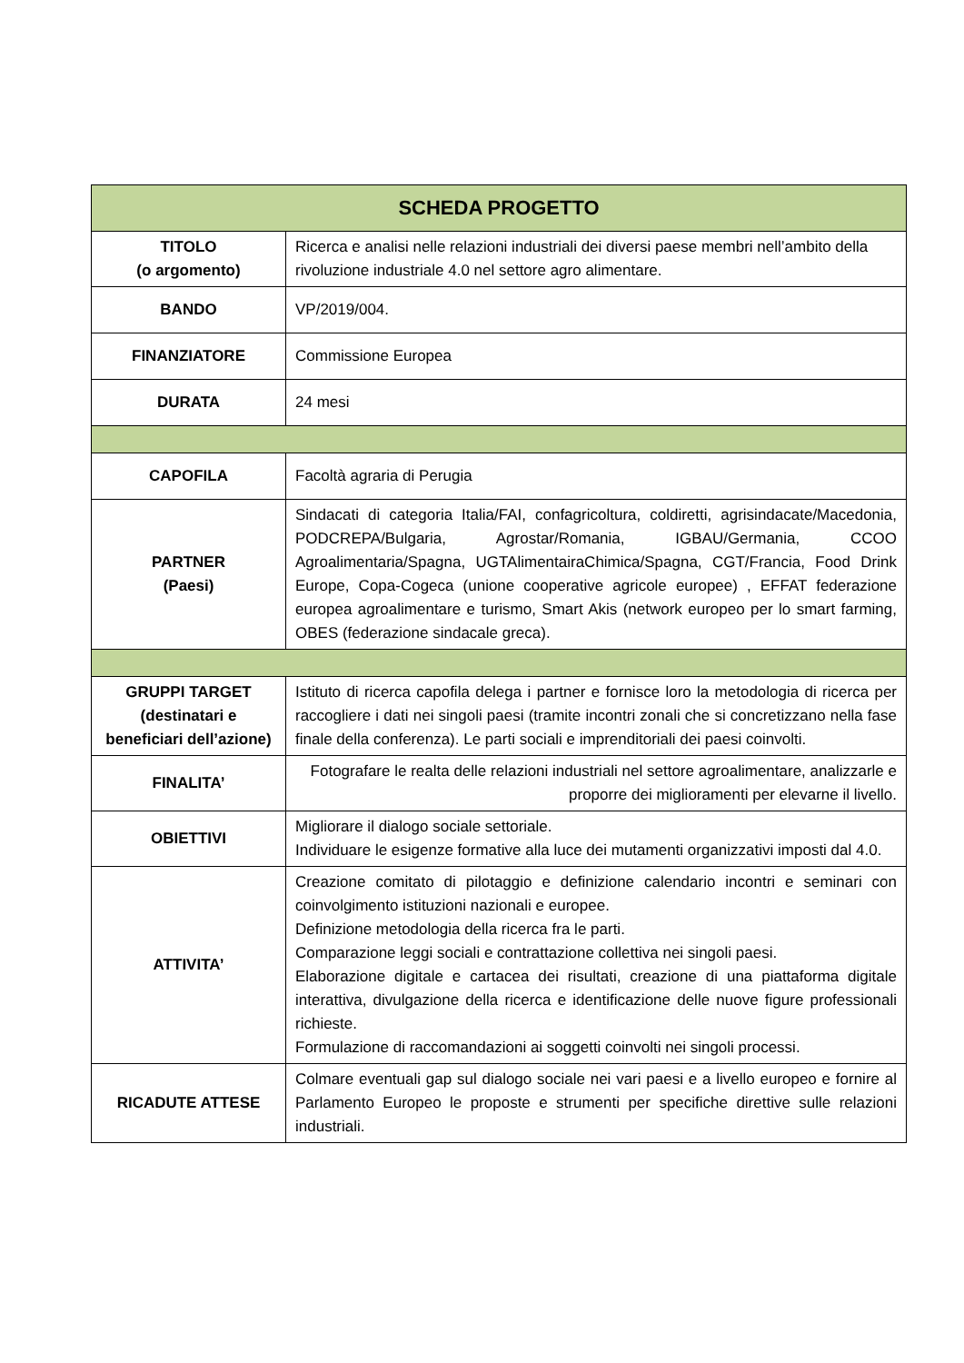| SCHEDA PROGETTO | |
| --- | --- |
| TITOLO (o argomento) | Ricerca e analisi nelle relazioni industriali dei diversi paese membri nell’ambito della rivoluzione industriale 4.0 nel settore agro alimentare. |
| BANDO | VP/2019/004. |
| FINANZIATORE | Commissione Europea |
| DURATA | 24 mesi |
| CAPOFILA | Facoltà agraria di Perugia |
| PARTNER (Paesi) | Sindacati di categoria Italia/FAI, confagricoltura, coldiretti, agrisindacate/Macedonia, PODCREPA/Bulgaria, Agrostar/Romania, IGBAU/Germania, CCOO Agroalimentaria/Spagna, UGTAlimentairaChimica/Spagna, CGT/Francia, Food Drink Europe, Copa-Cogeca (unione cooperative agricole europee) , EFFAT federazione europea agroalimentare e turismo, Smart Akis (network europeo per lo smart farming, OBES (federazione sindacale greca). |
| GRUPPI TARGET (destinatari e beneficiari dell’azione) | Istituto di ricerca capofila delega i partner e fornisce loro la metodologia di ricerca per raccogliere i dati nei singoli paesi (tramite incontri zonali che si concretizzano nella fase finale della conferenza). Le parti sociali e imprenditoriali dei paesi coinvolti. |
| FINALITA’ | Fotografare le realta delle relazioni industriali nel settore agroalimentare, analizzarle e proporre dei miglioramenti per elevarne il livello. |
| OBIETTIVI | Migliorare il dialogo sociale settoriale. Individuare le esigenze formative alla luce dei mutamenti organizzativi imposti dal 4.0. |
| ATTIVITA’ | Creazione comitato di pilotaggio e definizione calendario incontri e seminari con coinvolgimento istituzioni nazionali e europee. Definizione metodologia della ricerca fra le parti. Comparazione leggi sociali e contrattazione collettiva nei singoli paesi. Elaborazione digitale e cartacea dei risultati, creazione di una piattaforma digitale interattiva, divulgazione della ricerca e identificazione delle nuove figure professionali richieste. Formulazione di raccomandazioni ai soggetti coinvolti nei singoli processi. |
| RICADUTE ATTESE | Colmare eventuali gap sul dialogo sociale nei vari paesi e a livello europeo e fornire al Parlamento Europeo le proposte e strumenti per specifiche direttive sulle relazioni industriali. |